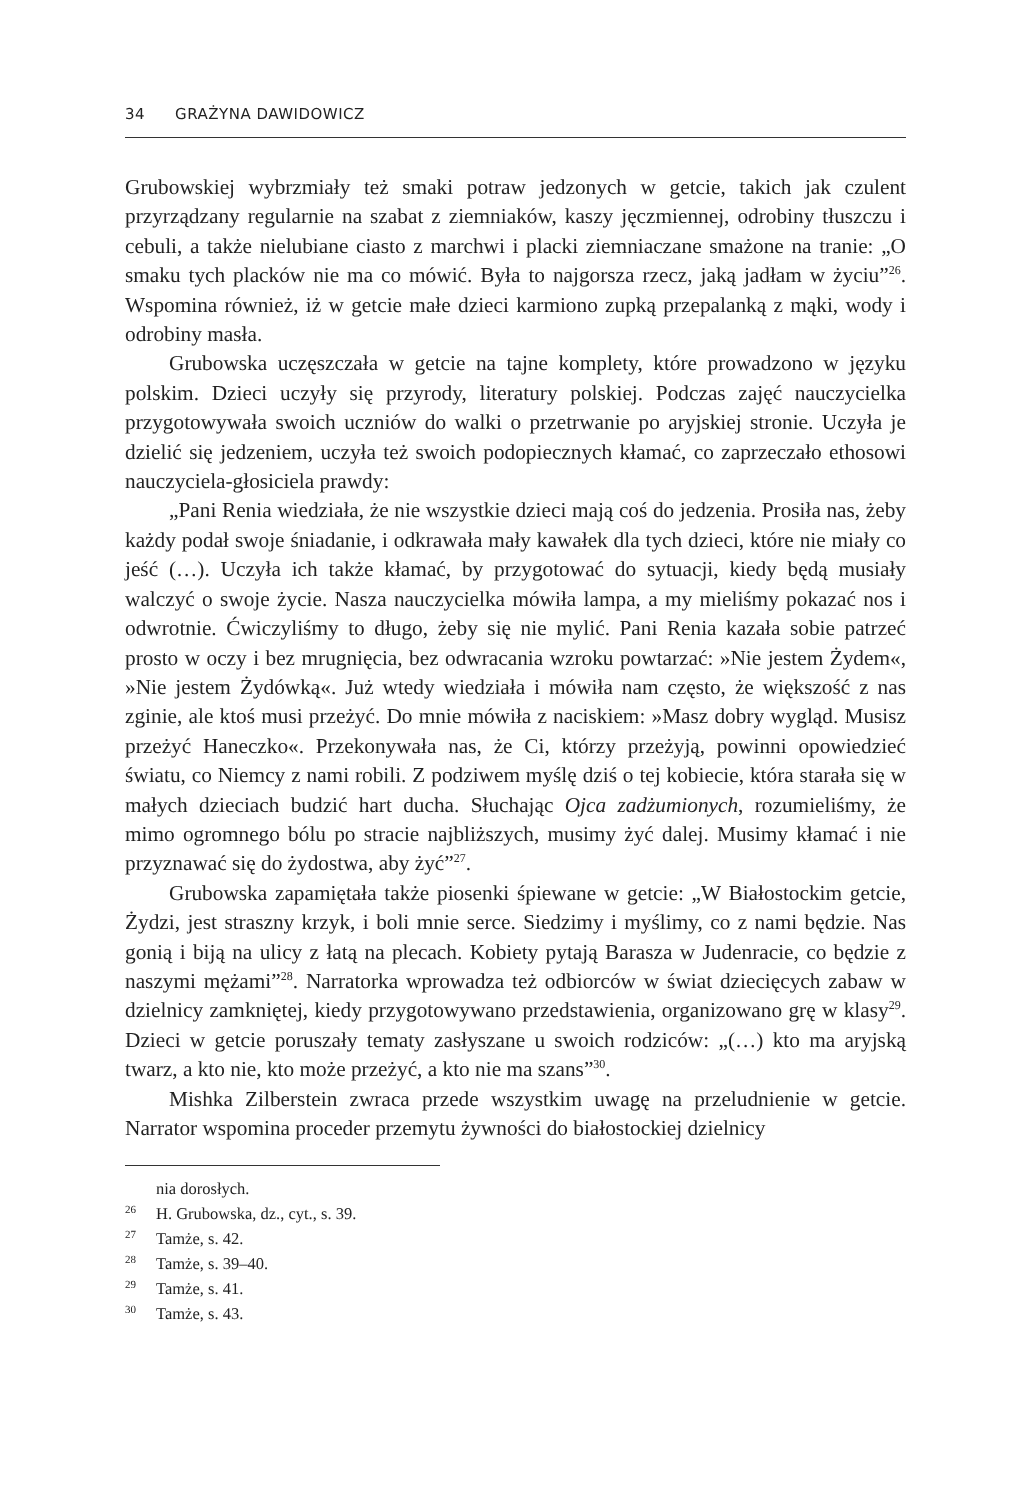34 GRAŻYNA DAWIDOWICZ
Grubowskiej wybrzmiały też smaki potraw jedzonych w getcie, takich jak czulent przyrządzany regularnie na szabat z ziemniaków, kaszy jęczmiennej, odrobiny tłuszczu i cebuli, a także nielubiane ciasto z marchwi i placki ziemniaczane smażone na tranie: „O smaku tych placków nie ma co mówić. Była to najgorsza rzecz, jaką jadłam w życiu”<sup>26</sup>. Wspomina również, iż w getcie małe dzieci karmiono zupką przepalanką z mąki, wody i odrobiny masła.
Grubowska uczęszczała w getcie na tajne komplety, które prowadzono w języku polskim. Dzieci uczyły się przyrody, literatury polskiej. Podczas zajęć nauczycielka przygotowywała swoich uczniów do walki o przetrwanie po aryjskiej stronie. Uczyła je dzielić się jedzeniem, uczyła też swoich podopiecznych kłamać, co zaprzeczało ethosowi nauczyciela-głosiciela prawdy:
„Pani Renia wiedziała, że nie wszystkie dzieci mają coś do jedzenia. Prosiła nas, żeby każdy podał swoje śniadanie, i odkrawała mały kawałek dla tych dzieci, które nie miały co jeść (…). Uczyła ich także kłamać, by przygotować do sytuacji, kiedy będą musiały walczyć o swoje życie. Nasza nauczycielka mówiła lampa, a my mieliśmy pokazać nos i odwrotnie. Ćwiczyliśmy to długo, żeby się nie mylić. Pani Renia kazała sobie patrzeć prosto w oczy i bez mrugnięcia, bez odwracania wzroku powtarzać: »Nie jestem Żydem«, »Nie jestem Żydówką«. Już wtedy wiedziała i mówiła nam często, że większość z nas zginie, ale ktoś musi przeżyć. Do mnie mówiła z naciskiem: »Masz dobry wygląd. Musisz przeżyć Haneczko«. Przekonywała nas, że Ci, którzy przeżyją, powinni opowiedzieć światu, co Niemcy z nami robili. Z podziwem myślę dziś o tej kobiecie, która starała się w małych dzieciach budzić hart ducha. Słuchając Ojca zadżumionych, rozumieliśmy, że mimo ogromnego bólu po stracie najbliższych, musimy żyć dalej. Musimy kłamać i nie przyznawać się do żydostwa, aby żyć”<sup>27</sup>.
Grubowska zapamiętała także piosenki śpiewane w getcie: „W Białostockim getcie, Żydzi, jest straszny krzyk, i boli mnie serce. Siedzimy i myślimy, co z nami będzie. Nas gonią i biją na ulicy z łatą na plecach. Kobiety pytają Barasza w Judenracie, co będzie z naszymi mężami”<sup>28</sup>. Narratorka wprowadza też odbiorców w świat dziecięcych zabaw w dzielnicy zamkniętej, kiedy przygotowywano przedstawienia, organizowano grę w klasy<sup>29</sup>. Dzieci w getcie poruszały tematy zasłyszane u swoich rodziców: „(…) kto ma aryjską twarz, a kto nie, kto może przeżyć, a kto nie ma szans”<sup>30</sup>.
Mishka Zilberstein zwraca przede wszystkim uwagę na przeludnienie w getcie. Narrator wspomina proceder przemytu żywności do białostockiej dzielnicy
nia dorosłych.
<sup>26</sup>H. Grubowska, dz., cyt., s. 39.
<sup>27</sup> Tamże, s. 42.
<sup>28</sup> Tamże, s. 39–40.
<sup>29</sup> Tamże, s. 41.
<sup>30</sup> Tamże, s. 43.